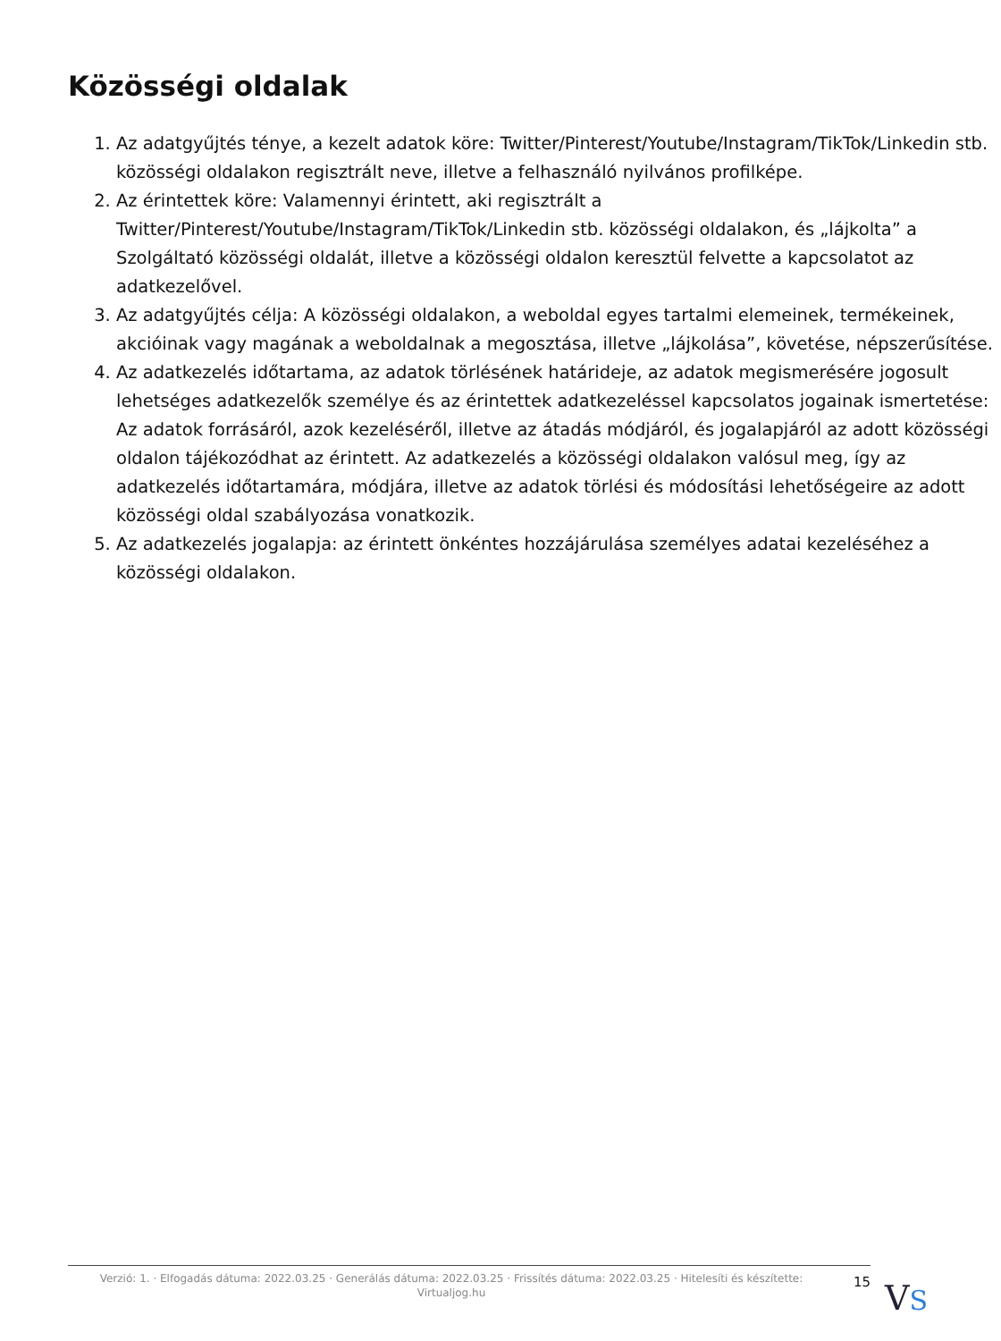Közösségi oldalak
1. Az adatgyűjtés ténye, a kezelt adatok köre: Twitter/Pinterest/Youtube/Instagram/TikTok/Linkedin stb. közösségi oldalakon regisztrált neve, illetve a felhasználó nyilvános profilképe.
2. Az érintettek köre: Valamennyi érintett, aki regisztrált a Twitter/Pinterest/Youtube/Instagram/TikTok/Linkedin stb. közösségi oldalakon, és „lájkolta” a Szolgáltató közösségi oldalát, illetve a közösségi oldalon keresztül felvette a kapcsolatot az adatkezelővel.
3. Az adatgyűjtés célja: A közösségi oldalakon, a weboldal egyes tartalmi elemeinek, termékeinek, akcióinak vagy magának a weboldalnak a megosztása, illetve „lájkolása”, követése, népszerűsítése.
4. Az adatkezelés időtartama, az adatok törlésének határideje, az adatok megismerésére jogosult lehetséges adatkezelők személye és az érintettek adatkezeléssel kapcsolatos jogainak ismertetése: Az adatok forrásáról, azok kezeléséről, illetve az átadás módjáról, és jogalapjáról az adott közösségi oldalon tájékozódhat az érintett. Az adatkezelés a közösségi oldalakon valósul meg, így az adatkezelés időtartamára, módjára, illetve az adatok törlési és módosítási lehetőségeire az adott közösségi oldal szabályozása vonatkozik.
5. Az adatkezelés jogalapja: az érintett önkéntes hozzájárulása személyes adatai kezeléséhez a közösségi oldalakon.
Verzió: 1. · Elfogadás dátuma: 2022.03.25 · Generálás dátuma: 2022.03.25 · Frissítés dátuma: 2022.03.25 · Hitelesíti és készítette: Virtualjog.hu
15
VS